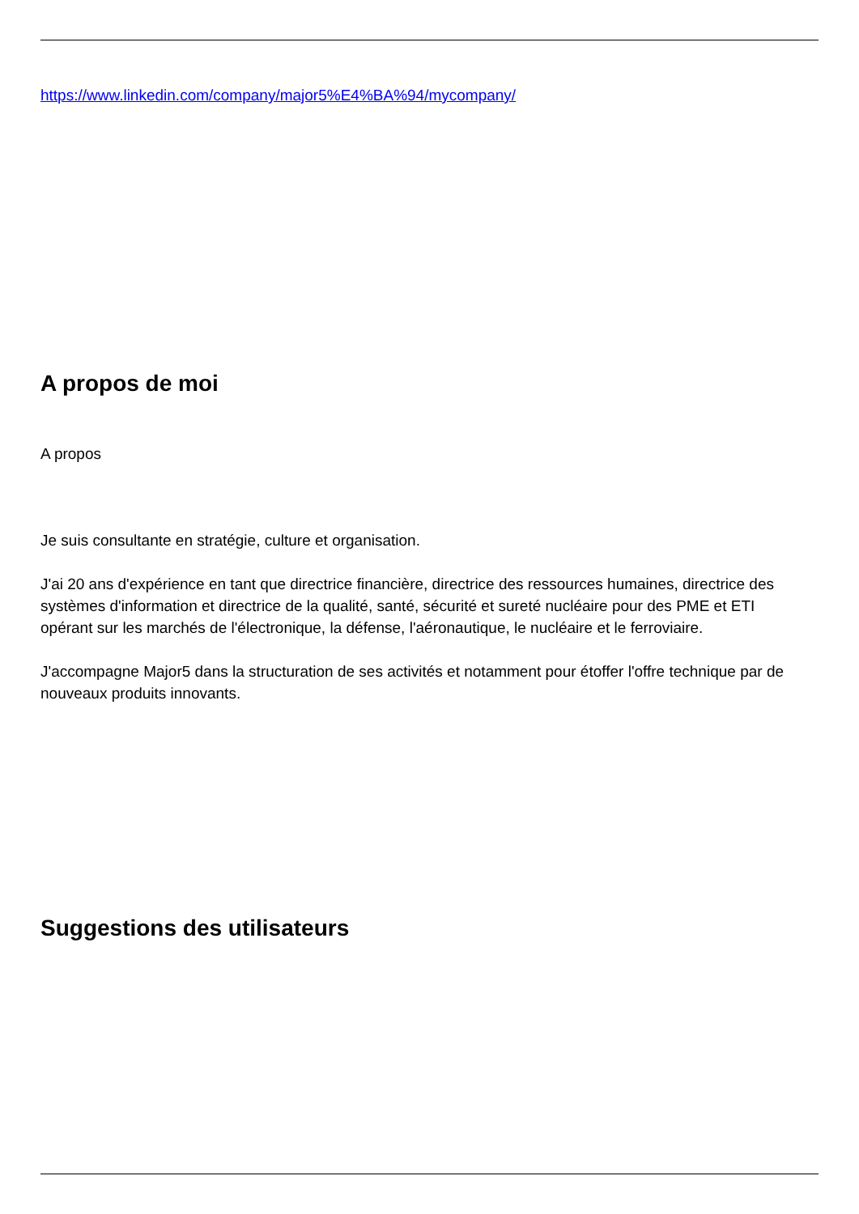https://www.linkedin.com/company/major5%E4%BA%94/mycompany/
A propos de moi
A propos
Je suis consultante en stratégie, culture et organisation.
J'ai 20 ans d'expérience en tant que directrice financière, directrice des ressources humaines, directrice des systèmes d'information et directrice de la qualité, santé, sécurité et sureté nucléaire pour des PME et ETI opérant sur les marchés de l'électronique, la défense, l'aéronautique, le nucléaire et le ferroviaire.
J'accompagne Major5 dans la structuration de ses activités et notamment pour étoffer l'offre technique par de nouveaux produits innovants.
Suggestions des utilisateurs